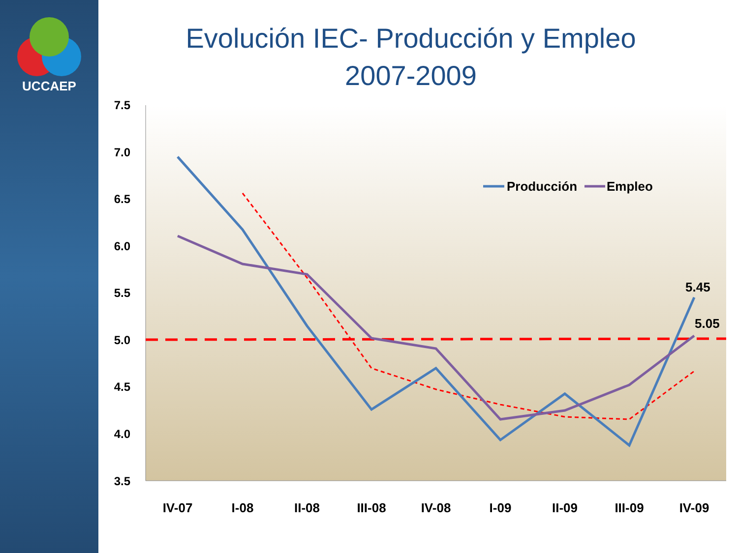UCCAEP
Evolución IEC- Producción y Empleo
2007-2009
7.5
7.0
6.5
6.0
5.5
5.0
4.5
4.0
3.5
IV-07
I-08
II-08
III-08
IV-08
I-09
II-09
III-09
IV-09
5.45
5.05
Producción
Empleo